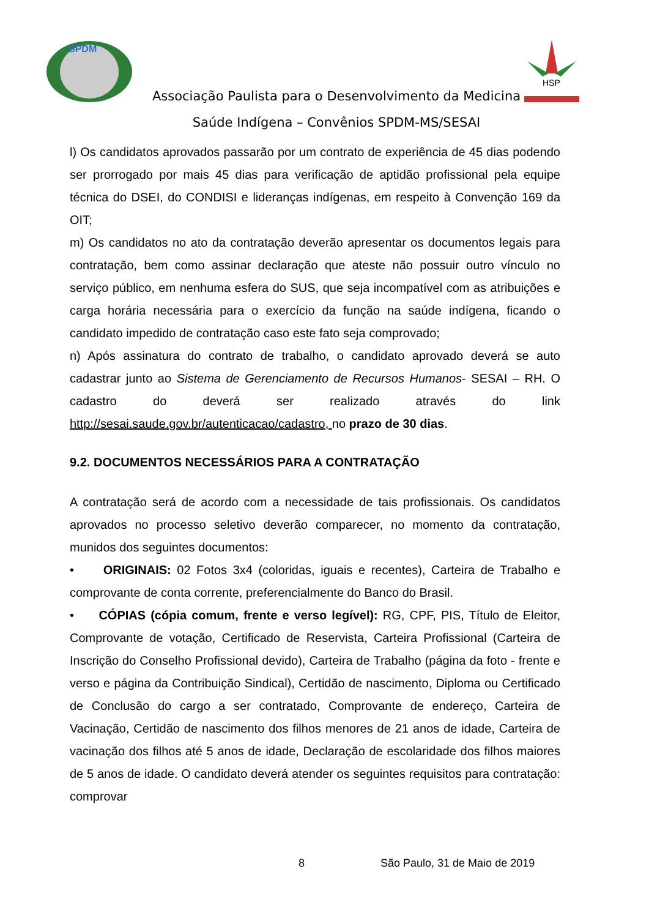SPDM
HSP
Associação Paulista para o Desenvolvimento da Medicina
Saúde Indígena – Convênios SPDM-MS/SESAI
l) Os candidatos aprovados passarão por um contrato de experiência de 45 dias podendo ser prorrogado por mais 45 dias para verificação de aptidão profissional pela equipe técnica do DSEI, do CONDISI e lideranças indígenas, em respeito à Convenção 169 da OIT;
m) Os candidatos no ato da contratação deverão apresentar os documentos legais para contratação, bem como assinar declaração que ateste não possuir outro vínculo no serviço público, em nenhuma esfera do SUS, que seja incompatível com as atribuições e carga horária necessária para o exercício da função na saúde indígena, ficando o candidato impedido de contratação caso este fato seja comprovado;
n) Após assinatura do contrato de trabalho, o candidato aprovado deverá se auto cadastrar junto ao Sistema de Gerenciamento de Recursos Humanos- SESAI – RH. O cadastro do deverá ser realizado através do link http://sesai.saude.gov.br/autenticacao/cadastro, no prazo de 30 dias.
9.2. DOCUMENTOS NECESSÁRIOS PARA A CONTRATAÇÃO
A contratação será de acordo com a necessidade de tais profissionais. Os candidatos aprovados no processo seletivo deverão comparecer, no momento da contratação, munidos dos seguintes documentos:
• ORIGINAIS: 02 Fotos 3x4 (coloridas, iguais e recentes), Carteira de Trabalho e comprovante de conta corrente, preferencialmente do Banco do Brasil.
• CÓPIAS (cópia comum, frente e verso legível): RG, CPF, PIS, Título de Eleitor, Comprovante de votação, Certificado de Reservista, Carteira Profissional (Carteira de Inscrição do Conselho Profissional devido), Carteira de Trabalho (página da foto - frente e verso e página da Contribuição Sindical), Certidão de nascimento, Diploma ou Certificado de Conclusão do cargo a ser contratado, Comprovante de endereço, Carteira de Vacinação, Certidão de nascimento dos filhos menores de 21 anos de idade, Carteira de vacinação dos filhos até 5 anos de idade, Declaração de escolaridade dos filhos maiores de 5 anos de idade. O candidato deverá atender os seguintes requisitos para contratação: comprovar
8 São Paulo, 31 de Maio de 2019